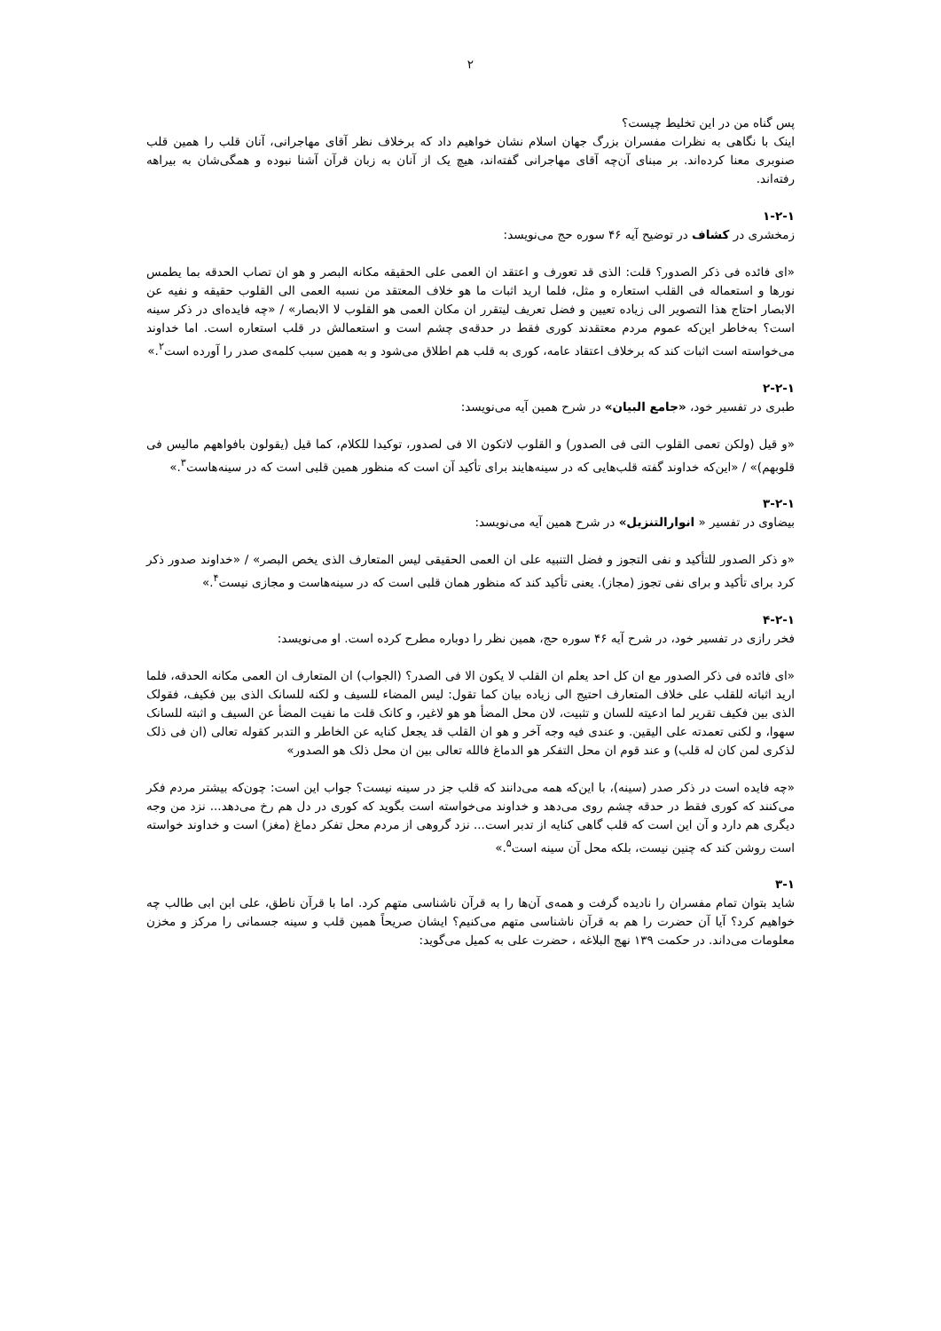۲
پس گناه من در این تخلیط چیست؟
اینک با نگاهی به نظرات مفسران بزرگ جهان اسلام نشان خواهیم داد که برخلاف نظر آقای مهاجرانی، آنان قلب را همین قلب صنوبری معنا کرده‌اند. بر مبنای آن‌چه آقای مهاجرانی گفته‌اند، هیچ یک از آنان به زبان قرآن آشنا نبوده و همگی‌شان به بیراهه رفته‌اند.
۱-۲-۱
زمخشری در کشاف در توضیح آیه ۴۶ سوره حج می‌نویسد:
«ای فائده فی ذکر الصدور؟ قلت: الذی قد تعورف و اعتقد ان العمی علی الحقیقه مکانه البصر و هو ان تصاب الحدقه بما یطمس نورها و استعماله فی القلب استعاره و مثل، فلما ارید اثبات ما هو خلاف المعتقد من نسبه العمی الی القلوب حقیقه و نفیه عن الابصار احتاج هذا التصویر الی زیاده تعیین و فضل تعریف لیتقرر ان مکان العمی هو القلوب لا الابصار» / «چه فایده‌ای در ذکر سینه است؟ به‌خاطر این‌که عموم مردم معتقدند کوری فقط در حدقه‌ی چشم است و استعمالش در قلب استعاره است. اما خداوند می‌خواسته است اثبات کند که برخلاف اعتقاد عامه، کوری به قلب هم اطلاق می‌شود و به همین سبب کلمه‌ی صدر را آورده است<sup>۲</sup>.»
۲-۲-۱
طبری در تفسیر خود، «جامع البیان» در شرح همین آیه می‌نویسد:
«و قیل (ولکن تعمی القلوب التی فی الصدور) و القلوب لاتکون الا فی لصدور، توکیدا للکلام، کما قیل (یقولون بافواههم مالیس فی قلوبهم)» / «این‌که خداوند گفته قلب‌هایی که در سینه‌هایند برای تأکید آن است که منظور همین قلبی است که در سینه‌هاست<sup>۳</sup>.»
۳-۲-۱
بیضاوی در تفسیر « انوارالتنزیل» در شرح همین آیه می‌نویسد:
«و ذکر الصدور للتأکید و نفی التجوز و فضل التنبیه علی ان العمی الحقیقی لیس المتعارف الذی یخص البصر» / «خداوند صدور ذکر کرد برای تأکید و برای نفی تجوز (مجاز). یعنی تأکید کند که منظور همان قلبی است که در سینه‌هاست و مجازی نیست<sup>۴</sup>.»
۴-۲-۱
فخر رازی در تفسیر خود، در شرح آیه ۴۶ سوره حج، همین نظر را دوباره مطرح کرده است. او می‌نویسد:
«ای فائده فی ذکر الصدور مع ان کل احد یعلم ان القلب لا یکون الا فی الصدر؟ (الجواب) ان المتعارف ان العمی مکانه الحدقه، فلما ارید اثباته للقلب علی خلاف المتعارف احتیج الی زیاده بیان کما تقول: لیس المضاء للسیف و لکنه للسانک الذی بین فکیف، فقولک الذی بین فکیف تقریر لما ادعیته للسان و تثبیت، لان محل المضأ هو هو لاغیر، و کانک قلت ما نفیت المضأ عن السیف و اثبته للسانک سهوا، و لکنی تعمدته علی الیقین. و عندی فیه وجه آخر و هو ان القلب قد یجعل کنایه عن الخاطر و التدبر کقوله تعالی (ان فی ذلک لذکری لمن کان له قلب) و عند قوم ان محل التفکر هو الدماغ فالله تعالی بین ان محل ذلک هو الصدور»
«چه فایده است در ذکر صدر (سینه)، با این‌که همه می‌دانند که قلب جز در سینه نیست؟ جواب این است: چون‌که بیشتر مردم فکر می‌کنند که کوری فقط در حدقه چشم روی می‌دهد و خداوند می‌خواسته است بگوید که کوری در دل هم رخ می‌دهد... نزد من وجه دیگری هم دارد و آن این است که قلب گاهی کنایه از تدبر است... نزد گروهی از مردم محل تفکر دماغ (مغز) است و خداوند خواسته است روشن کند که چنین نیست، بلکه محل آن سینه است<sup>۵</sup>.»
۳-۱
شاید بتوان تمام مفسران را نادیده گرفت و همه‌ی آن‌ها را به قرآن ناشناسی متهم کرد. اما با قرآن ناطق، علی ابن ابی طالب چه خواهیم کرد؟ آیا آن حضرت را هم به قرآن ناشناسی متهم می‌کنیم؟ ایشان صریحاً همین قلب و سینه جسمانی را مرکز و مخزن معلومات می‌داند. در حکمت ۱۳۹ نهج البلاغه ، حضرت علی به کمیل می‌گوید: